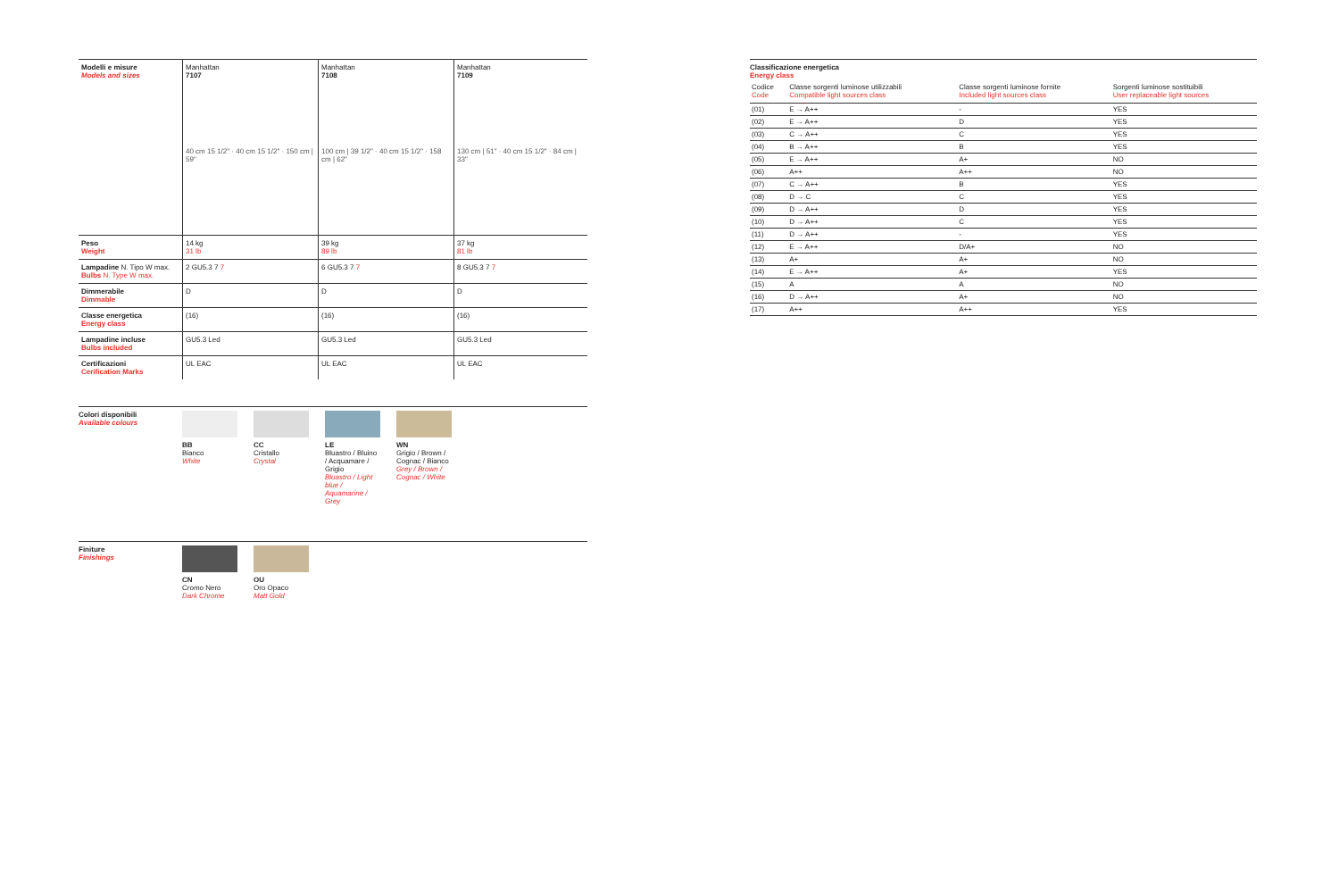| Modelli e misure Models and sizes | Manhattan 7107 40 cm 15 1/2" · 40 cm 15 1/2" · 150 cm / 59" | Manhattan 7108 100 cm / 39 1/2" · 40 cm 15 1/2" · 158 cm / 62" | Manhattan 7109 130 cm / 51" · 40 cm 15 1/2" · 84 cm / 33" |
| Peso Weight | 14 kg 31 lb | 39 kg 89 lb | 37 kg 81 lb |
| Lampadine N. Tipo W max. Bulbs N. Type W max. | 2 GU5.3 7 7 | 6 GU5.3 7 7 | 8 GU5.3 7 7 |
| Dimmerabile Dimmable | D | D | D |
| Classe energetica Energy class | (16) | (16) | (16) |
| Lampadine incluse Bulbs included | GU5.3 Led | GU5.3 Led | GU5.3 Led |
| Certificazioni Cerification Marks | UL EAC | UL EAC | UL EAC |
Colori disponibili
Available colours
BB
Bianco
White
CC
Cristallo
Crystal
LE
Bluastro / Bluino / Acquamare / Grigio
Bluastro / Light blue / Aquamarine / Grey
WN
Grigio / Brown / Cognac / Bianco
Grey / Brown / Cognac / White
Finiture
Finishings
CN
Cromo Nero
Dark Chrome
OU
Oro Opaco
Matt Gold
Classificazione energetica
Energy class
| Codice Code | Classe sorgenti luminose utilizzabili Compatible light sources class | Classe sorgenti luminose fornite Included light sources class | Sorgenti luminose sostituibili User replaceable light sources |
| --- | --- | --- | --- |
| (01) | E → A++ | - | YES |
| (02) | E → A++ | D | YES |
| (03) | C → A++ | C | YES |
| (04) | B → A++ | B | YES |
| (05) | E → A++ | A+ | NO |
| (06) | A++ | A++ | NO |
| (07) | C → A++ | B | YES |
| (08) | D → C | C | YES |
| (09) | D → A++ | D | YES |
| (10) | D → A++ | C | YES |
| (11) | D → A++ | - | YES |
| (12) | E → A++ | D/A+ | NO |
| (13) | A+ | A+ | NO |
| (14) | E → A++ | A+ | YES |
| (15) | A | A | NO |
| (16) | D → A++ | A+ | NO |
| (17) | A++ | A++ | YES |